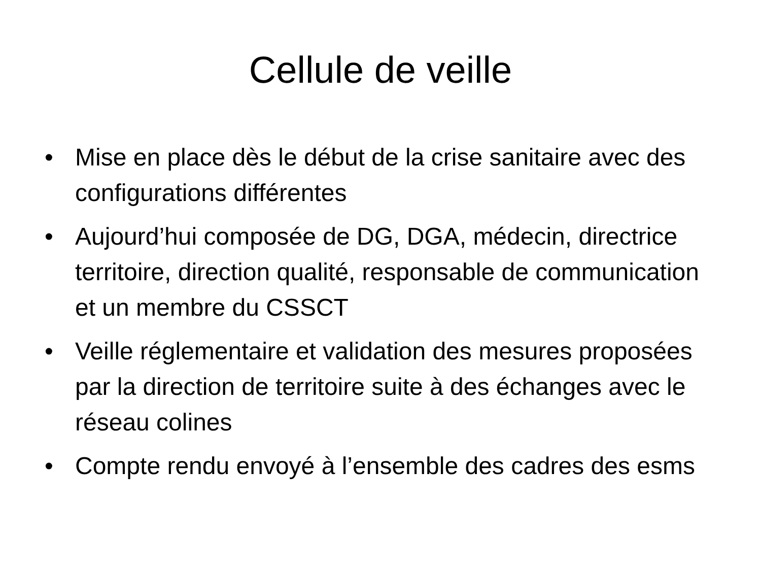Cellule de veille
• Mise en place dès le début de la crise sanitaire avec des configurations différentes
• Aujourd’hui composée de DG, DGA, médecin, directrice territoire, direction qualité, responsable de communication et un membre du CSSCT
• Veille réglementaire et validation des mesures proposées par la direction de territoire suite à des échanges avec le réseau colines
• Compte rendu envoyé à l’ensemble des cadres des esms